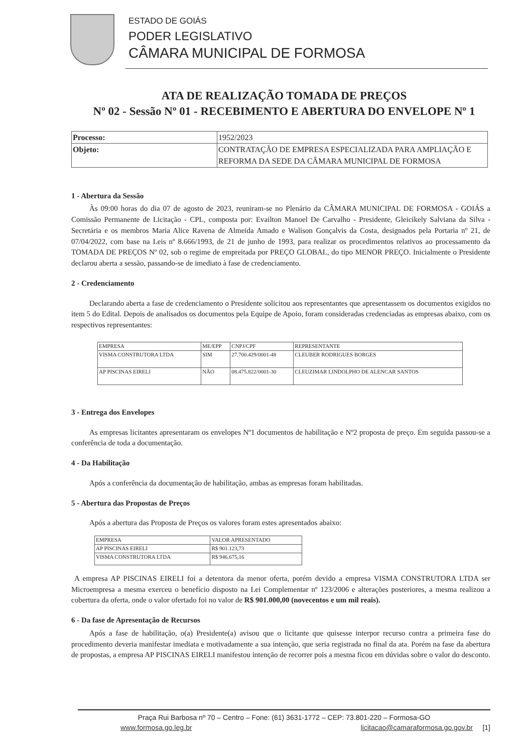ESTADO DE GOIÁS
PODER LEGISLATIVO
CÂMARA MUNICIPAL DE FORMOSA
ATA DE REALIZAÇÃO TOMADA DE PREÇOS
Nº 02 - Sessão Nº 01 - RECEBIMENTO E ABERTURA DO ENVELOPE Nº 1
| Processo: | 1952/2023 |
| Objeto: | CONTRATAÇÃO DE EMPRESA ESPECIALIZADA PARA AMPLIAÇÃO E REFORMA DA SEDE DA CÂMARA MUNICIPAL DE FORMOSA |
1 - Abertura da Sessão
Às 09:00 horas do dia 07 de agosto de 2023, reuniram-se no Plenário da CÂMARA MUNICIPAL DE FORMOSA - GOIÁS a Comissão Permanente de Licitação - CPL, composta por: Evailton Manoel De Carvalho - Presidente, Gleicikely Salviana da Silva - Secretária e os membros Maria Alice Ravena de Almeida Amado e Walison Gonçalvis da Costa, designados pela Portaria nº 21, de 07/04/2022, com base na Leis nº 8.666/1993, de 21 de junho de 1993, para realizar os procedimentos relativos ao processamento da TOMADA DE PREÇOS Nº 02, sob o regime de empreitada por PREÇO GLOBAL, do tipo MENOR PREÇO. Inicialmente o Presidente declarou aberta a sessão, passando-se de imediato à fase de credenciamento.
2 - Credenciamento
Declarando aberta a fase de credenciamento o Presidente solicitou aos representantes que apresentassem os documentos exigidos no item 5 do Edital. Depois de analisados os documentos pela Equipe de Apoio, foram consideradas credenciadas as empresas abaixo, com os respectivos representantes:
| EMPRESA | ME/EPP | CNPJ/CPF | REPRESENTANTE |
| --- | --- | --- | --- |
| VISMA CONSTRUTORA LTDA | SIM | 27.700.429/0001-48 | CLEUBER RODRIGUES BORGES |
| AP PISCINAS EIRELI | NÃO | 08.475.822/0001-30 | CLEUZIMAR LINDOLPHO DE ALENCAR SANTOS |
3 - Entrega dos Envelopes
As empresas licitantes apresentaram os envelopes Nº1 documentos de habilitação e Nº2 proposta de preço. Em seguida passou-se a conferência de toda a documentação.
4 - Da Habilitação
Após a conferência da documentação de habilitação, ambas as empresas foram habilitadas.
5 - Abertura das Propostas de Preços
Após a abertura das Proposta de Preços os valores foram estes apresentados abaixo:
| EMPRESA | VALOR APRESENTADO |
| --- | --- |
| AP PISCINAS EIRELI | R$ 901.123,73 |
| VISMA CONSTRUTORA LTDA | R$ 946.675,16 |
A empresa AP PISCINAS EIRELI foi a detentora da menor oferta, porém devido a empresa VISMA CONSTRUTORA LTDA ser Microempresa a mesma exerceu o benefício disposto na Lei Complementar nº 123/2006 e alterações posteriores, a mesma realizou a cobertura da oferta, onde o valor ofertado foi no valor de R$ 901.000,00 (novecentos e um mil reais).
6 - Da fase de Apresentação de Recursos
Após a fase de habilitação, o(a) Presidente(a) avisou que o licitante que quisesse interpor recurso contra a primeira fase do procedimento deveria manifestar imediata e motivadamente a sua intenção, que seria registrada no final da ata. Porém na fase da abertura de propostas, a empresa AP PISCINAS EIRELI manifestou intenção de recorrer pois a mesma ficou em dúvidas sobre o valor do desconto.
Praça Rui Barbosa nº 70 – Centro – Fone: (61) 3631-1772 – CEP: 73.801-220 – Formosa-GO
www.formosa.go.leg.br licitacao@camaraformosa.go.gov.br [1]